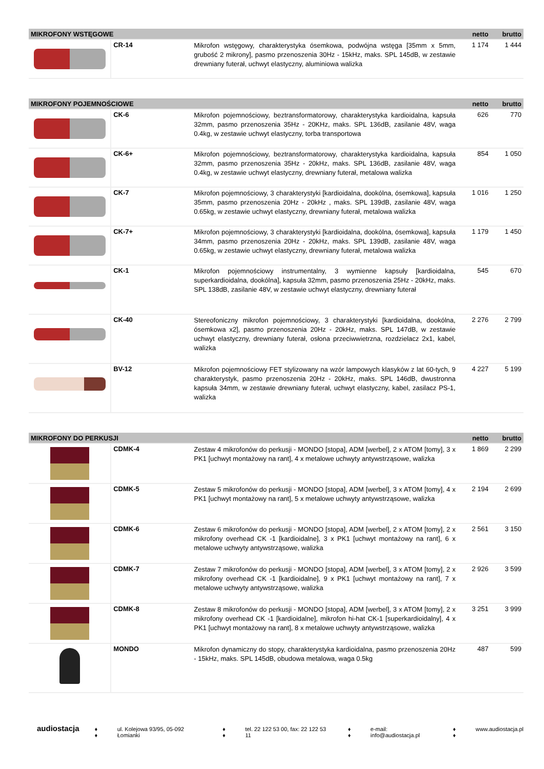| MIKROFONY WSTĘGOWE | | | netto | brutto |
| --- | --- | --- | --- | --- |
| | CR-14 | Mikrofon wstęgowy, charakterystyka ósemkowa, podwójna wstęga [35mm x 5mm, grubość 2 mikrony], pasmo przenoszenia 30Hz - 15kHz, maks. SPL 145dB, w zestawie drewniany futerał, uchwyt elastyczny, aluminiowa walizka | 1 174 | 1 444 |
| MIKROFONY POJEMNOŚCIOWE | | | netto | brutto |
| --- | --- | --- | --- | --- |
| | CK-6 | Mikrofon pojemnościowy, beztransformatorowy, charakterystyka kardioidalna, kapsuła 32mm, pasmo przenoszenia 35Hz - 20KHz, maks. SPL 136dB, zasilanie 48V, waga 0.4kg, w zestawie uchwyt elastyczny, torba transportowa | 626 | 770 |
| | CK-6+ | Mikrofon pojemnościowy, beztransformatorowy, charakterystyka kardioidalna, kapsuła 32mm, pasmo przenoszenia 35Hz - 20kHz, maks. SPL 136dB, zasilanie 48V, waga 0.4kg, w zestawie uchwyt elastyczny, drewniany futerał, metalowa walizka | 854 | 1 050 |
| | CK-7 | Mikrofon pojemnościowy, 3 charakterystyki [kardioidalna, dookólna, ósemkowa], kapsuła 35mm, pasmo przenoszenia 20Hz - 20kHz , maks. SPL 139dB, zasilanie 48V, waga 0.65kg, w zestawie uchwyt elastyczny, drewniany futerał, metalowa walizka | 1 016 | 1 250 |
| | CK-7+ | Mikrofon pojemnościowy, 3 charakterystyki [kardioidalna, dookólna, ósemkowa], kapsuła 34mm, pasmo przenoszenia 20Hz - 20kHz, maks. SPL 139dB, zasilanie 48V, waga 0.65kg, w zestawie uchwyt elastyczny, drewniany futerał, metalowa walizka | 1 179 | 1 450 |
| | CK-1 | Mikrofon pojemnościowy instrumentalny, 3 wymienne kapsuły [kardioidalna, superkardioidalna, dookólna], kapsuła 32mm, pasmo przenoszenia 25Hz - 20kHz, maks. SPL 138dB, zasilanie 48V, w zestawie uchwyt elastyczny, drewniany futerał | 545 | 670 |
| | CK-40 | Stereofoniczny mikrofon pojemnościowy, 3 charakterystyki [kardioidalna, dookólna, ósemkowa x2], pasmo przenoszenia 20Hz - 20kHz, maks. SPL 147dB, w zestawie uchwyt elastyczny, drewniany futerał, osłona przeciwwietrzna, rozdzielacz 2x1, kabel, walizka | 2 276 | 2 799 |
| | BV-12 | Mikrofon pojemnościowy FET stylizowany na wzór lampowych klasyków z lat 60-tych, 9 charakterystyk, pasmo przenoszenia 20Hz - 20kHz, maks. SPL 146dB, dwustronna kapsuła 34mm, w zestawie drewniany futerał, uchwyt elastyczny, kabel, zasilacz PS-1, walizka | 4 227 | 5 199 |
| MIKROFONY DO PERKUSJI | | | netto | brutto |
| --- | --- | --- | --- | --- |
| | CDMK-4 | Zestaw 4 mikrofonów do perkusji - MONDO [stopa], ADM [werbel], 2 x ATOM [tomy], 3 x PK1 [uchwyt montażowy na rant], 4 x metalowe uchwyty antywstrząsowe, walizka | 1 869 | 2 299 |
| | CDMK-5 | Zestaw 5 mikrofonów do perkusji - MONDO [stopa], ADM [werbel], 3 x ATOM [tomy], 4 x PK1 [uchwyt montażowy na rant], 5 x metalowe uchwyty antywstrząsowe, walizka | 2 194 | 2 699 |
| | CDMK-6 | Zestaw 6 mikrofonów do perkusji - MONDO [stopa], ADM [werbel], 2 x ATOM [tomy], 2 x mikrofony overhead CK -1 [kardioidalne], 3 x PK1 [uchwyt montażowy na rant], 6 x metalowe uchwyty antywstrząsowe, walizka | 2 561 | 3 150 |
| | CDMK-7 | Zestaw 7 mikrofonów do perkusji - MONDO [stopa], ADM [werbel], 3 x ATOM [tomy], 2 x mikrofony overhead CK -1 [kardioidalne], 9 x PK1 [uchwyt montażowy na rant], 7 x metalowe uchwyty antywstrząsowe, walizka | 2 926 | 3 599 |
| | CDMK-8 | Zestaw 8 mikrofonów do perkusji - MONDO [stopa], ADM [werbel], 3 x ATOM [tomy], 2 x mikrofony overhead CK -1 [kardioidalne], mikrofon hi-hat CK-1 [superkardioidalny], 4 x PK1 [uchwyt montażowy na rant], 8 x metalowe uchwyty antywstrząsowe, walizka | 3 251 | 3 999 |
| | MONDO | Mikrofon dynamiczny do stopy, charakterystyka kardioidalna, pasmo przenoszenia 20Hz - 15kHz, maks. SPL 145dB, obudowa metalowa, waga 0.5kg | 487 | 599 |
audiostacja ♦ ♦ ul. Kolejowa 93/95, 05-092 Łomianki ♦ ♦ tel. 22 122 53 00, fax: 22 122 53 11 ♦ ♦ e-mail: info@audiostacja.pl ♦ ♦ www.audiostacja.pl